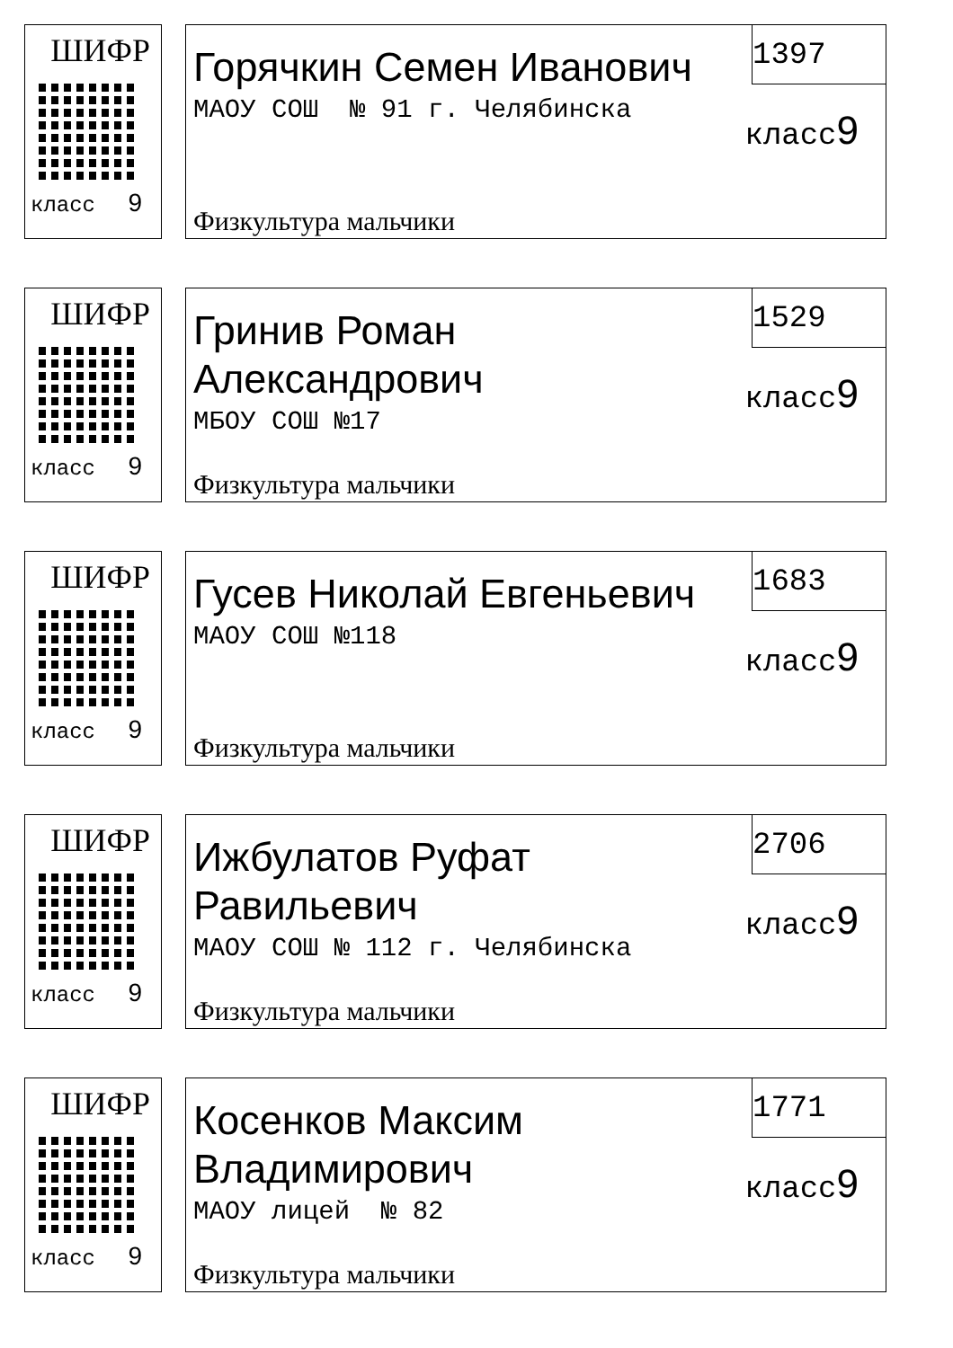ШИФР
класс 9
Горячкин Семен Иванович
1397
класс9
МАОУ СОШ № 91 г. Челябинска
Физкультура мальчики
ШИФР
класс 9
Гринив Роман Александрович
1529
класс9
МБОУ СОШ №17
Физкультура мальчики
ШИФР
класс 9
Гусев Николай Евгеньевич
1683
класс9
МАОУ СОШ №118
Физкультура мальчики
ШИФР
класс 9
Ижбулатов Руфат Равильевич
2706
класс9
МАОУ СОШ № 112 г. Челябинска
Физкультура мальчики
ШИФР
класс 9
Косенков Максим Владимирович
1771
класс9
МАОУ лицей № 82
Физкультура мальчики